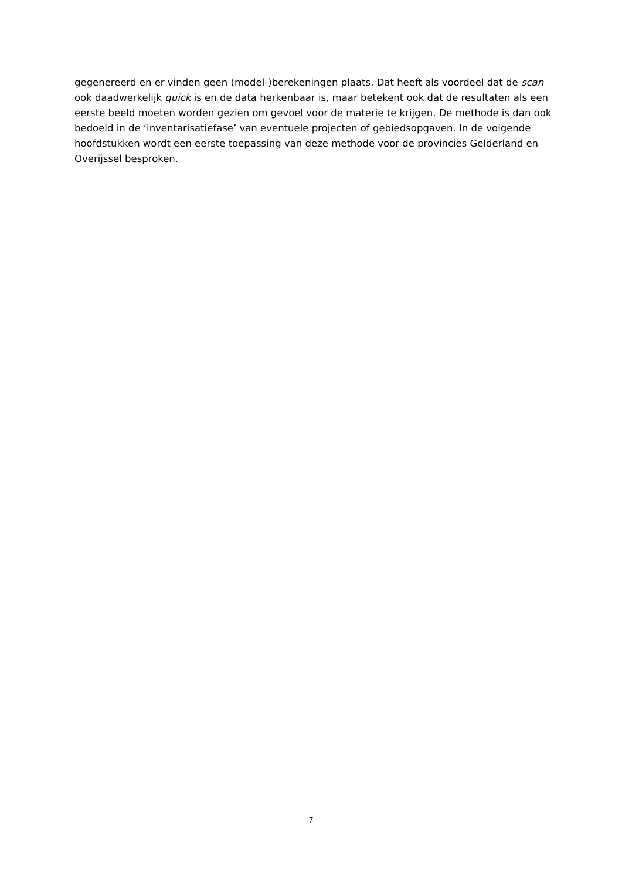gegenereerd en er vinden geen (model-)berekeningen plaats. Dat heeft als voordeel dat de scan ook daadwerkelijk quick is en de data herkenbaar is, maar betekent ook dat de resultaten als een eerste beeld moeten worden gezien om gevoel voor de materie te krijgen. De methode is dan ook bedoeld in de ‘inventarisatiefase’ van eventuele projecten of gebiedsopgaven. In de volgende hoofdstukken wordt een eerste toepassing van deze methode voor de provincies Gelderland en Overijssel besproken.
7